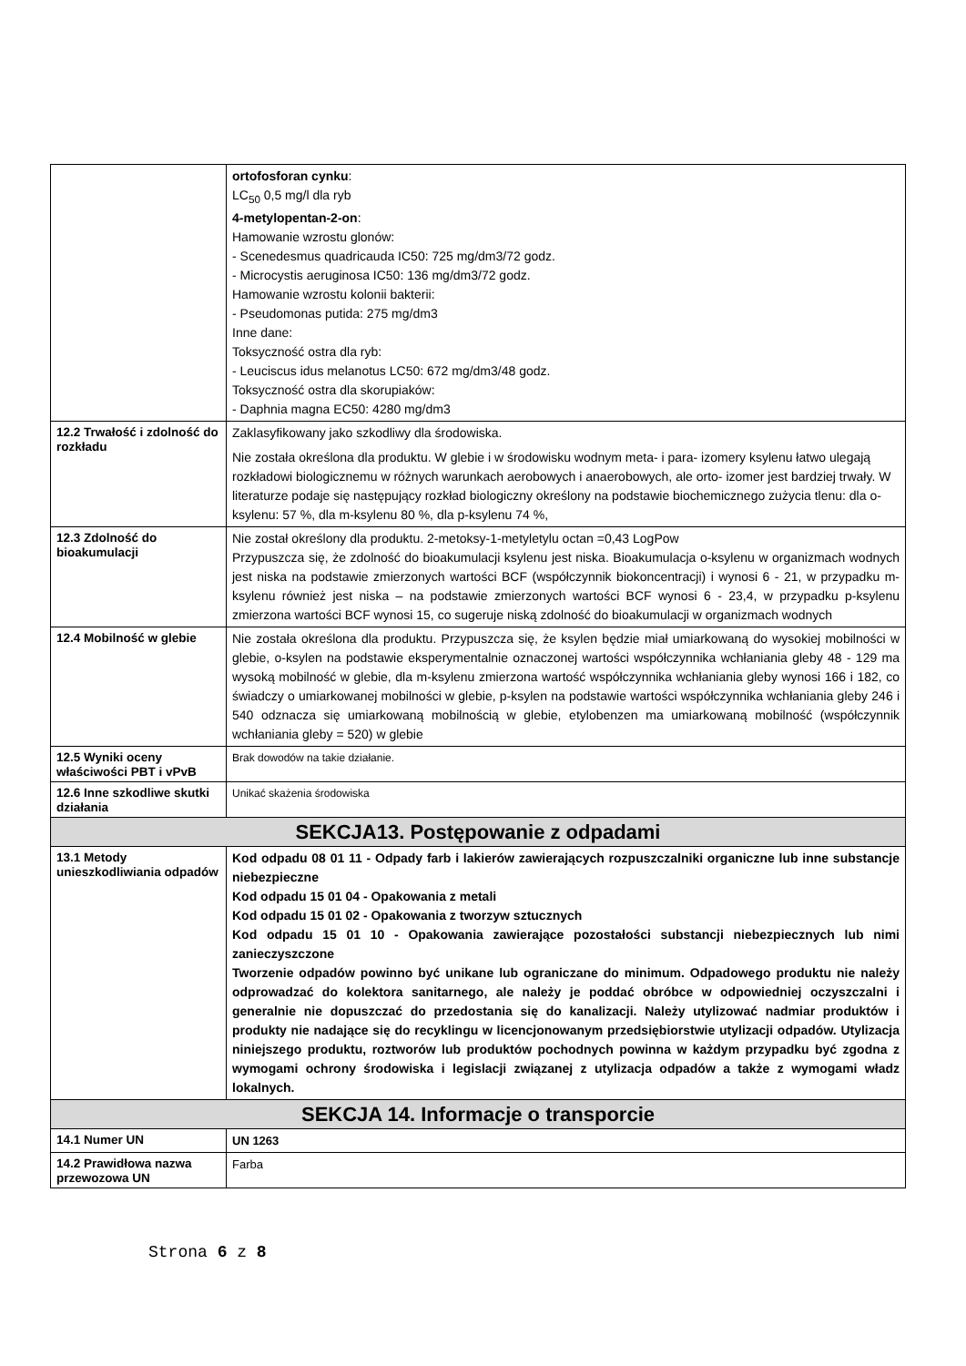| | ortofosforan cynku : LC<sub>50</sub> 0,5 mg/l dla ryb 4-metylopentan-2-on : Hamowanie wzrostu glonów: - Scenedesmus quadricauda IC50: 725 mg/dm3/72 godz. - Microcystis aeruginosa IC50: 136 mg/dm3/72 godz. Hamowanie wzrostu kolonii bakterii: - Pseudomonas putida: 275 mg/dm3 Inne dane: Toksyczność ostra dla ryb: - Leuciscus idus melanotus LC50: 672 mg/dm3/48 godz. Toksyczność ostra dla skorupiaków: - Daphnia magna EC50: 4280 mg/dm3 |
| 12.2 Trwałość i zdolność do rozkładu | Zaklasyfikowany jako szkodliwy dla środowiska. Nie została określona dla produktu. W glebie i w środowisku wodnym meta- i para- izomery ksylenu łatwo ulegają rozkładowi biologicznemu w różnych warunkach aerobowych i anaerobowych, ale orto- izomer jest bardziej trwały. W literaturze podaje się następujący rozkład biologiczny określony na podstawie biochemicznego zużycia tlenu: dla o-ksylenu: 57 %, dla m-ksylenu 80 %, dla p-ksylenu 74 %, |
| 12.3 Zdolność do bioakumulacji | Nie został określony dla produktu. 2-metoksy-1-metyletylu octan =0,43 LogPow Przypuszcza się, że zdolność do bioakumulacji ksylenu jest niska. Bioakumulacja o-ksylenu w organizmach wodnych jest niska na podstawie zmierzonych wartości BCF (współczynnik biokoncentracji) i wynosi 6 - 21, w przypadku m-ksylenu również jest niska – na podstawie zmierzonych wartości BCF wynosi 6 - 23,4, w przypadku p-ksylenu zmierzona wartości BCF wynosi 15, co sugeruje niską zdolność do bioakumulacji w organizmach wodnych |
| 12.4 Mobilność w glebie | Nie została określona dla produktu. Przypuszcza się, że ksylen będzie miał umiarkowaną do wysokiej mobilności w glebie, o-ksylen na podstawie eksperymentalnie oznaczonej wartości współczynnika wchłaniania gleby 48 - 129 ma wysoką mobilność w glebie, dla m-ksylenu zmierzona wartość współczynnika wchłaniania gleby wynosi 166 i 182, co świadczy o umiarkowanej mobilności w glebie, p-ksylen na podstawie wartości współczynnika wchłaniania gleby 246 i 540 odznacza się umiarkowaną mobilnością w glebie, etylobenzen ma umiarkowaną mobilność (współczynnik wchłaniania gleby = 520) w glebie |
| 12.5 Wyniki oceny właściwości PBT i vPvB | Brak dowodów na takie działanie. |
| 12.6 Inne szkodliwe skutki działania | Unikać skażenia środowiska |
| SEKCJA13. Postępowanie z odpadami | |
| 13.1 Metody unieszkodliwiania odpadów | Kod odpadu 08 01 11 - Odpady farb i lakierów zawierających rozpuszczalniki organiczne lub inne substancje niebezpieczne Kod odpadu 15 01 04 - Opakowania z metali Kod odpadu 15 01 02 - Opakowania z tworzyw sztucznych Kod odpadu 15 01 10 - Opakowania zawierające pozostałości substancji niebezpiecznych lub nimi zanieczyszczone Tworzenie odpadów powinno być unikane lub ograniczane do minimum. Odpadowego produktu nie należy odprowadzać do kolektora sanitarnego, ale należy je poddać obróbce w odpowiedniej oczyszczalni i generalnie nie dopuszczać do przedostania się do kanalizacji. Należy utylizować nadmiar produktów i produkty nie nadające się do recyklingu w licencjonowanym przedsiębiorstwie utylizacji odpadów. Utylizacja niniejszego produktu, roztworów lub produktów pochodnych powinna w każdym przypadku być zgodna z wymogami ochrony środowiska i legislacji związanej z utylizacja odpadów a także z wymogami władz lokalnych. |
| SEKCJA 14. Informacje o transporcie | |
| 14.1 Numer UN | UN 1263 |
| 14.2 Prawidłowa nazwa przewozowa UN | Farba |
Strona 6 z 8